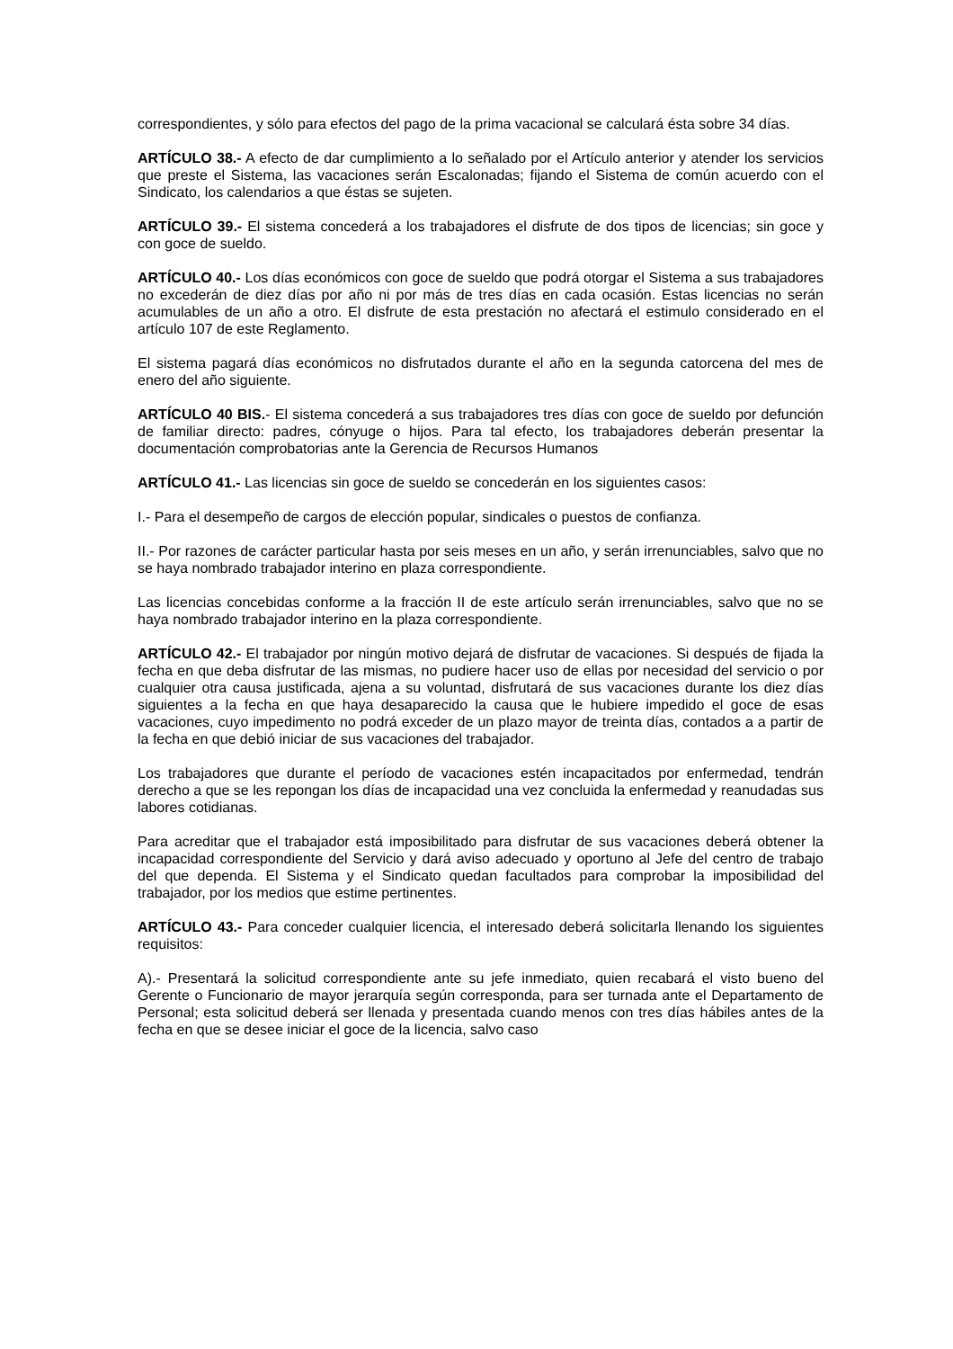correspondientes, y sólo para efectos del pago de la prima vacacional se calculará ésta sobre 34 días.
ARTÍCULO 38.- A efecto de dar cumplimiento a lo señalado por el Artículo anterior y atender los servicios que preste el Sistema, las vacaciones serán Escalonadas; fijando el Sistema de común acuerdo con el Sindicato, los calendarios a que éstas se sujeten.
ARTÍCULO 39.- El sistema concederá a los trabajadores el disfrute de dos tipos de licencias; sin goce y con goce de sueldo.
ARTÍCULO 40.- Los días económicos con goce de sueldo que podrá otorgar el Sistema a sus trabajadores no excederán de diez días por año ni por más de tres días en cada ocasión. Estas licencias no serán acumulables de un año a otro. El disfrute de esta prestación no afectará el estimulo considerado en el artículo 107 de este Reglamento.
El sistema pagará días económicos no disfrutados durante el año en la segunda catorcena del mes de enero del año siguiente.
ARTÍCULO 40 BIS.- El sistema concederá a sus trabajadores tres días con goce de sueldo por defunción de familiar directo: padres, cónyuge o hijos. Para tal efecto, los trabajadores deberán presentar la documentación comprobatorias ante la Gerencia de Recursos Humanos
ARTÍCULO 41.- Las licencias sin goce de sueldo se concederán en los siguientes casos:
I.- Para el desempeño de cargos de elección popular, sindicales o puestos de confianza.
II.- Por razones de carácter particular hasta por seis meses en un año, y serán irrenunciables, salvo que no se haya nombrado trabajador interino en plaza correspondiente.
Las licencias concebidas conforme a la fracción II de este artículo serán irrenunciables, salvo que no se haya nombrado trabajador interino en la plaza correspondiente.
ARTÍCULO 42.- El trabajador por ningún motivo dejará de disfrutar de vacaciones. Si después de fijada la fecha en que deba disfrutar de las mismas, no pudiere hacer uso de ellas por necesidad del servicio o por cualquier otra causa justificada, ajena a su voluntad, disfrutará de sus vacaciones durante los diez días siguientes a la fecha en que haya desaparecido la causa que le hubiere impedido el goce de esas vacaciones, cuyo impedimento no podrá exceder de un plazo mayor de treinta días, contados a a partir de la fecha en que debió iniciar de sus vacaciones del trabajador.
Los trabajadores que durante el período de vacaciones estén incapacitados por enfermedad, tendrán derecho a que se les repongan los días de incapacidad una vez concluida la enfermedad y reanudadas sus labores cotidianas.
Para acreditar que el trabajador está imposibilitado para disfrutar de sus vacaciones deberá obtener la incapacidad correspondiente del Servicio y dará aviso adecuado y oportuno al Jefe del centro de trabajo del que dependa. El Sistema y el Sindicato quedan facultados para comprobar la imposibilidad del trabajador, por los medios que estime pertinentes.
ARTÍCULO 43.- Para conceder cualquier licencia, el interesado deberá solicitarla llenando los siguientes requisitos:
A).- Presentará la solicitud correspondiente ante su jefe inmediato, quien recabará el visto bueno del Gerente o Funcionario de mayor jerarquía según corresponda, para ser turnada ante el Departamento de Personal; esta solicitud deberá ser llenada y presentada cuando menos con tres días hábiles antes de la fecha en que se desee iniciar el goce de la licencia, salvo caso